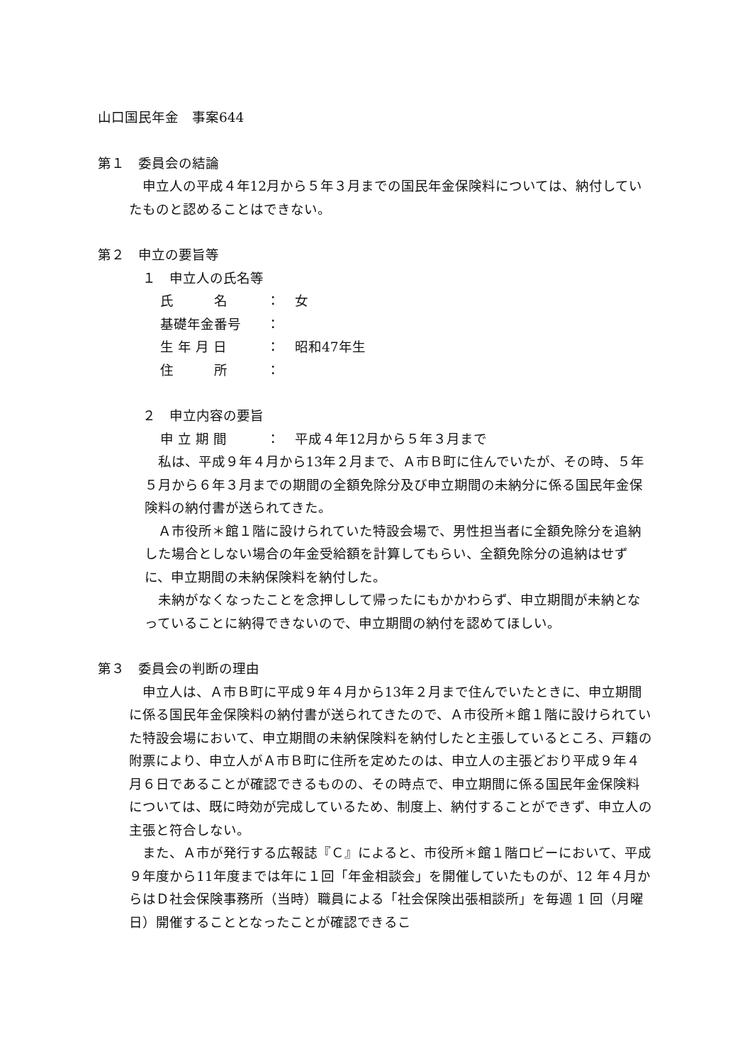山口国民年金　事案644
第１　委員会の結論
申立人の平成４年12月から５年３月までの国民年金保険料については、納付していたものと認めることはできない。
第２　申立の要旨等
　１　申立人の氏名等
氏　　　名 ： 女
基礎年金番号 ：
生 年 月 日 ： 昭和47年生
住　　　所 ：
　２　申立内容の要旨
申 立 期 間 ： 平成４年12月から５年３月まで
私は、平成９年４月から13年２月まで、Ａ市Ｂ町に住んでいたが、その時、５年５月から６年３月までの期間の全額免除分及び申立期間の未納分に係る国民年金保険料の納付書が送られてきた。
Ａ市役所＊館１階に設けられていた特設会場で、男性担当者に全額免除分を追納した場合としない場合の年金受給額を計算してもらい、全額免除分の追納はせずに、申立期間の未納保険料を納付した。
未納がなくなったことを念押しして帰ったにもかかわらず、申立期間が未納となっていることに納得できないので、申立期間の納付を認めてほしい。
第３　委員会の判断の理由
申立人は、Ａ市Ｂ町に平成９年４月から13年２月まで住んでいたときに、申立期間に係る国民年金保険料の納付書が送られてきたので、Ａ市役所＊館１階に設けられていた特設会場において、申立期間の未納保険料を納付したと主張しているところ、戸籍の附票により、申立人がＡ市Ｂ町に住所を定めたのは、申立人の主張どおり平成９年４月６日であることが確認できるものの、その時点で、申立期間に係る国民年金保険料については、既に時効が完成しているため、制度上、納付することができず、申立人の主張と符合しない。
また、Ａ市が発行する広報誌『Ｃ』によると、市役所＊館１階ロビーにおいて、平成９年度から11年度までは年に１回「年金相談会」を開催していたものが、12 年４月からはＤ社会保険事務所（当時）職員による「社会保険出張相談所」を毎週 1 回（月曜日）開催することとなったことが確認できるこ